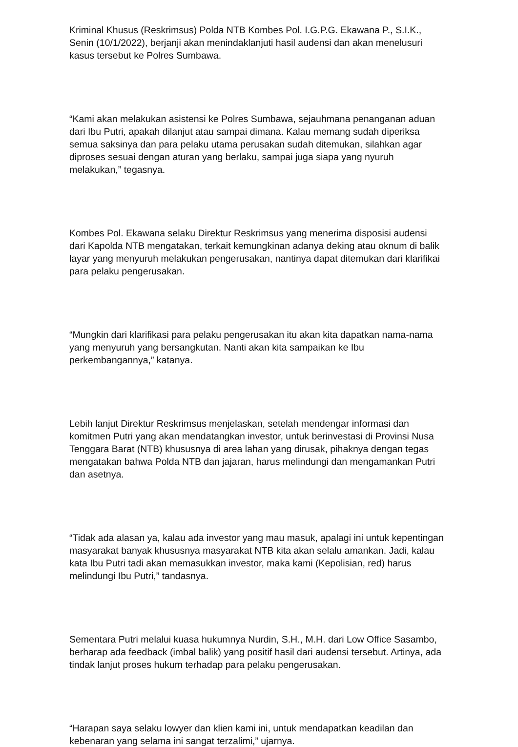Kriminal Khusus (Reskrimsus) Polda NTB Kombes Pol. I.G.P.G. Ekawana P., S.I.K., Senin (10/1/2022), berjanji akan menindaklanjuti hasil audensi dan akan menelusuri kasus tersebut ke Polres Sumbawa.
“Kami akan melakukan asistensi ke Polres Sumbawa, sejauhmana penanganan aduan dari Ibu Putri, apakah dilanjut atau sampai dimana. Kalau memang sudah diperiksa semua saksinya dan para pelaku utama perusakan sudah ditemukan, silahkan agar diproses sesuai dengan aturan yang berlaku, sampai juga siapa yang nyuruh melakukan,” tegasnya.
Kombes Pol. Ekawana selaku Direktur Reskrimsus yang menerima disposisi audensi dari Kapolda NTB mengatakan, terkait kemungkinan adanya deking atau oknum di balik layar yang menyuruh melakukan pengerusakan, nantinya dapat ditemukan dari klarifikai para pelaku pengerusakan.
“Mungkin dari klarifikasi para pelaku pengerusakan itu akan kita dapatkan nama-nama yang menyuruh yang bersangkutan. Nanti akan kita sampaikan ke Ibu perkembangannya,” katanya.
Lebih lanjut Direktur Reskrimsus menjelaskan, setelah mendengar informasi dan komitmen Putri yang akan mendatangkan investor, untuk berinvestasi di Provinsi Nusa Tenggara Barat (NTB) khususnya di area lahan yang dirusak, pihaknya dengan tegas mengatakan bahwa Polda NTB dan jajaran, harus melindungi dan mengamankan Putri dan asetnya.
“Tidak ada alasan ya, kalau ada investor yang mau masuk, apalagi ini untuk kepentingan masyarakat banyak khususnya masyarakat NTB kita akan selalu amankan. Jadi, kalau kata Ibu Putri tadi akan memasukkan investor, maka kami (Kepolisian, red) harus melindungi Ibu Putri,” tandasnya.
Sementara Putri melalui kuasa hukumnya Nurdin, S.H., M.H. dari Low Office Sasambo, berharap ada feedback (imbal balik) yang positif hasil dari audensi tersebut. Artinya, ada tindak lanjut proses hukum terhadap para pelaku pengerusakan.
“Harapan saya selaku lowyer dan klien kami ini, untuk mendapatkan keadilan dan kebenaran yang selama ini sangat terzalimi,” ujarnya.